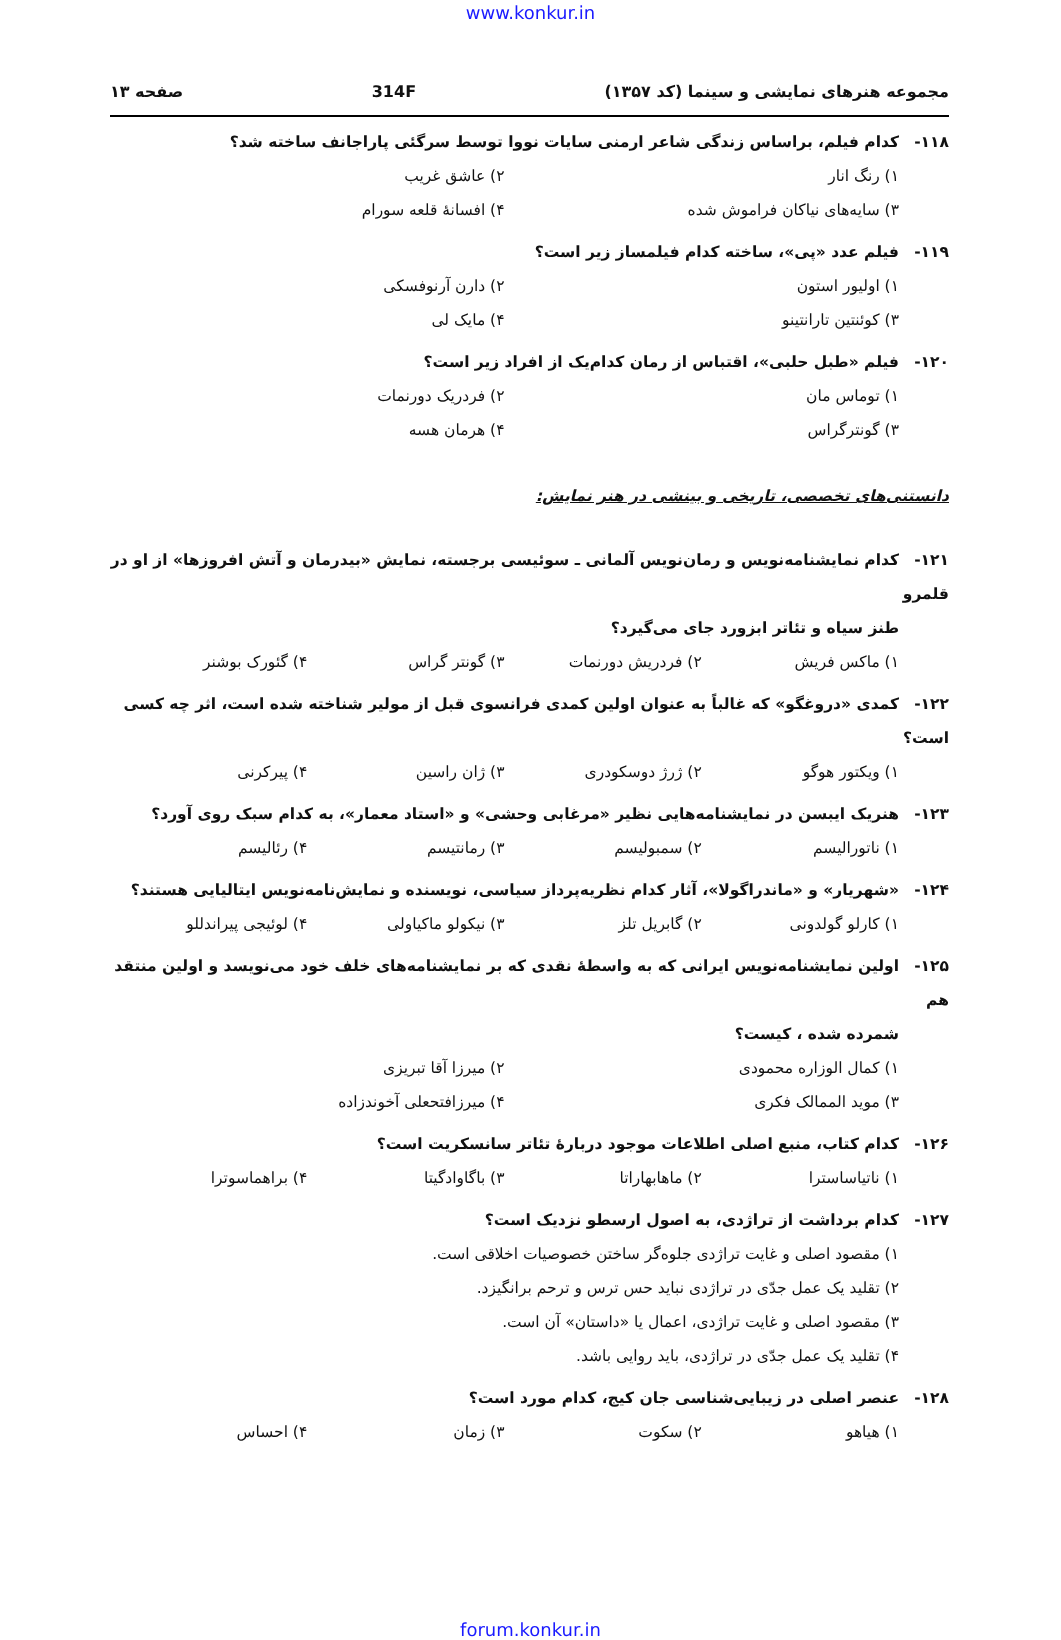www.konkur.in
مجموعه هنرهای نمایشی و سینما (کد ۱۳۵۷) 314F صفحه ۱۳
۱۱۸- کدام فیلم، براساس زندگی شاعر ارمنی سایات نووا توسط سرگئی پاراجانف ساخته شد؟
۱) رنگ انار ۲) عاشق غریب
۳) سایه‌های نیاکان فراموش شده ۴) افسانهٔ قلعه سورام
۱۱۹- فیلم عدد «پی»، ساخته کدام فیلمساز زیر است؟
۱) اولیور استون ۲) دارن آرنوفسکی
۳) کوئنتین تارانتینو ۴) مایک لی
۱۲۰- فیلم «طبل حلبی»، اقتباس از رمان کدام‌یک از افراد زیر است؟
۱) توماس مان ۲) فردریک دورنمات
۳) گونترگراس ۴) هرمان هسه
دانستنی‌های تخصصی، تاریخی و بینشی در هنر نمایش:
۱۲۱- کدام نمایشنامه‌نویس و رمان‌نویس آلمانی ـ سوئیسی برجسته، نمایش «بیدرمان و آتش افروزها» از او در قلمرو
طنز سیاه و تئاتر ابزورد جای می‌گیرد؟
۱) ماکس فریش ۲) فردریش دورنمات ۳) گونتر گراس ۴) گئورک بوشنر
۱۲۲- کمدی «دروغگو» که غالباً به عنوان اولین کمدی فرانسوی قبل از مولیر شناخته شده است، اثر چه کسی است؟
۱) ویکتور هوگو ۲) ژرژ دوسکودری ۳) ژان راسین ۴) پیرکرنی
۱۲۳- هنریک ایبسن در نمایشنامه‌هایی نظیر «مرغابی وحشی» و «استاد معمار»، به کدام سبک روی آورد؟
۱) ناتورالیسم ۲) سمبولیسم ۳) رمانتیسم ۴) رئالیسم
۱۲۴- «شهریار» و «ماندراگولا»، آثار کدام نظریه‌پرداز سیاسی، نویسنده و نمایش‌نامه‌نویس ایتالیایی هستند؟
۱) کارلو گولدونی ۲) گابریل تلز ۳) نیکولو ماکیاولی ۴) لوئیجی پیراندللو
۱۲۵- اولین نمایشنامه‌نویس ایرانی که به واسطهٔ نقدی که بر نمایشنامه‌های خلف خود می‌نویسد و اولین منتقد هم
شمرده شده ، کیست؟
۱) کمال الوزاره محمودی ۲) میرزا آقا تبریزی
۳) موید الممالک فکری ۴) میرزافتحعلی آخوندزاده
۱۲۶- کدام کتاب، منبع اصلی اطلاعات موجود دربارهٔ تئاتر سانسکریت است؟
۱) ناتیاساسترا ۲) ماهابهاراتا ۳) باگاوادگیتا ۴) براهماسوترا
۱۲۷- کدام برداشت از تراژدی، به اصول ارسطو نزدیک است؟
۱) مقصود اصلی و غایت تراژدی جلوه‌گر ساختن خصوصیات اخلاقی است.
۲) تقلید یک عمل جدّی در تراژدی نباید حس ترس و ترحم برانگیزد.
۳) مقصود اصلی و غایت تراژدی، اعمال یا «داستان» آن است.
۴) تقلید یک عمل جدّی در تراژدی، باید روایی باشد.
۱۲۸- عنصر اصلی در زیبایی‌شناسی جان کیج، کدام مورد است؟
۱) هیاهو ۲) سکوت ۳) زمان ۴) احساس
forum.konkur.in